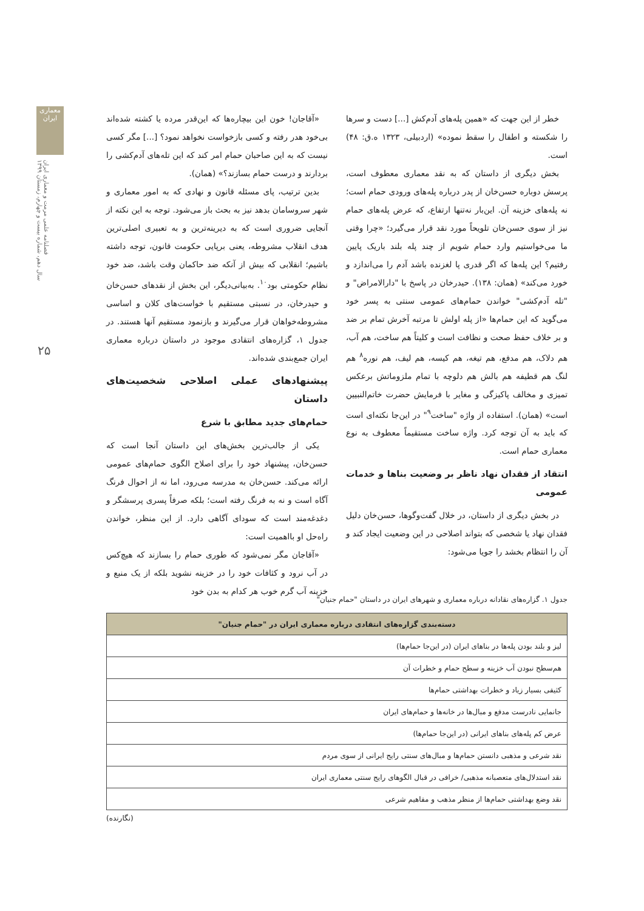معماری ایران
فصلنامه علمی مرمت و معماری ایران
سال دهم، شماره بیست و چهارم، زمستان ۱۳۹۹
۲۵
خطر از این جهت که «همین پله‌های آدم‌کش [...] دست و سرها را شکسته و اطفال را سقط نموده» (اردبیلی، ۱۳۲۳ ه.ق: ۴۸) است.
بخش دیگری از داستان که به نقد معماری معطوف است، پرسش دوباره حسن‌خان از پدر درباره پله‌های ورودی حمام است؛ نه پله‌های خزینه آن. این‌بار نه‌تنها ارتفاع، که عرض پله‌های حمام نیز از سوی حسن‌خان تلویحاً مورد نقد قرار می‌گیرد؛ «چرا وقتی ما می‌خواستیم وارد حمام شویم از چند پله بلند باریک پایین رفتیم؟ این پله‌ها که اگر قدری پا لغزنده باشد آدم را می‌اندازد و خورد می‌کند» (همان: ۱۳۸). حیدرخان در پاسخ با "دارالامراض" و "تله آدم‌کشی" خواندن حمام‌های عمومی سنتی به پسر خود می‌گوید که این حمام‌ها «از پله اولش تا مرتبه آخرش تمام بر ضد و بر خلاف حفظ صحت و نظافت است و کلیتاً هم ساخت، هم آب، هم دلاک، هم مدفع، هم تیغه، هم کیسه، هم لیف، هم نوره<sup>۸</sup> هم لنگ هم قطیفه هم بالش هم دلوچه با تمام ملزوماتش برعکس تمیزی و مخالف پاکیزگی و مغایر با فرمایش حضرت خاتم‌النبیین است» (همان). استفاده از واژه "ساخت<sup>۹</sup>" در این‌جا نکته‌ای است که باید به آن توجه کرد. واژه ساخت مستقیماً معطوف به نوع معماری حمام است.
انتقاد از فقدان نهاد ناظر بر وضعیت بناها و خدمات عمومی
در بخش دیگری از داستان، در خلال گفت‌وگوها، حسن‌خان دلیل فقدان نهاد یا شخصی که بتواند اصلاحی در این وضعیت ایجاد کند و آن را انتظام بخشد را جویا می‌شود:
«آقاجان! خون این بیچاره‌ها که این‌قدر مرده یا کشته شده‌اند بی‌خود هدر رفته و کسی بازخواست نخواهد نمود؟ [...] مگر کسی نیست که به این صاحبان حمام امر کند که این تله‌های آدم‌کشی را بردارند و درست حمام بسازند؟» (همان).
بدین ترتیب، پای مسئله قانون و نهادی که به امور معماری و شهر سروسامان بدهد نیز به بحث باز می‌شود. توجه به این نکته از آنجایی ضروری است که به دیرینه‌ترین و به تعبیری اصلی‌ترین هدف انقلاب مشروطه، یعنی برپایی حکومت قانون، توجه داشته باشیم؛ انقلابی که بیش از آنکه ضد حاکمان وقت باشد، ضد خود نظام حکومتی بود<sup>۱۰</sup>. به‌بیانی‌دیگر، این بخش از نقدهای حسن‌خان و حیدرخان، در نسبتی مستقیم با خواست‌های کلان و اساسی مشروطه‌خواهان قرار می‌گیرند و بازنمود مستقیم آنها هستند. در جدول ۱، گزاره‌های انتقادی موجود در داستان درباره معماری ایران جمع‌بندی شده‌اند.
پیشنهادهای عملی اصلاحی شخصیت‌های داستان
حمام‌های جدید مطابق با شرع
یکی از جالب‌ترین بخش‌های این داستان آنجا است که حسن‌خان، پیشنهاد خود را برای اصلاح الگوی حمام‌های عمومی ارائه می‌کند. حسن‌خان به مدرسه می‌رود، اما نه از احوال فرنگ آگاه است و نه به فرنگ رفته است؛ بلکه صرفاً پسری پرسشگر و دغدغه‌مند است که سودای آگاهی دارد. از این منظر، خواندن راه‌حل او بااهمیت است:
«آقاجان مگر نمی‌شود که طوری حمام را بسازند که هیچ‌کس در آب نرود و کثافات خود را در خزینه نشوید بلکه از یک منبع و خزینه آب گرم خوب هر کدام به بدن خود
جدول ۱. گزاره‌های نقادانه درباره معماری و شهرهای ایران در داستان "حمام جنیان"
| دسته‌بندی گزاره‌های انتقادی درباره معماری ایران در "حمام جنیان" |
| --- |
| لیز و بلند بودن پله‌ها در بناهای ایران (در این‌جا حمام‌ها) |
| هم‌سطح نبودن آب خزینه و سطح حمام و خطرات آن |
| کثیفی بسیار زیاد و خطرات بهداشتی حمام‌ها |
| جانمایی نادرست مدفع و مبال‌ها در خانه‌ها و حمام‌های ایران |
| عرض کم پله‌های بناهای ایرانی (در این‌جا حمام‌ها) |
| نقد شرعی و مذهبی دانستن حمام‌ها و مبال‌های سنتی رایج ایرانی از سوی مردم |
| نقد استدلال‌های متعصبانه مذهبی/ خرافی در قبال الگوهای رایج سنتی معماری ایران |
| نقد وضع بهداشتی حمام‌ها از منظر مذهب و مفاهیم شرعی |
(نگارنده)